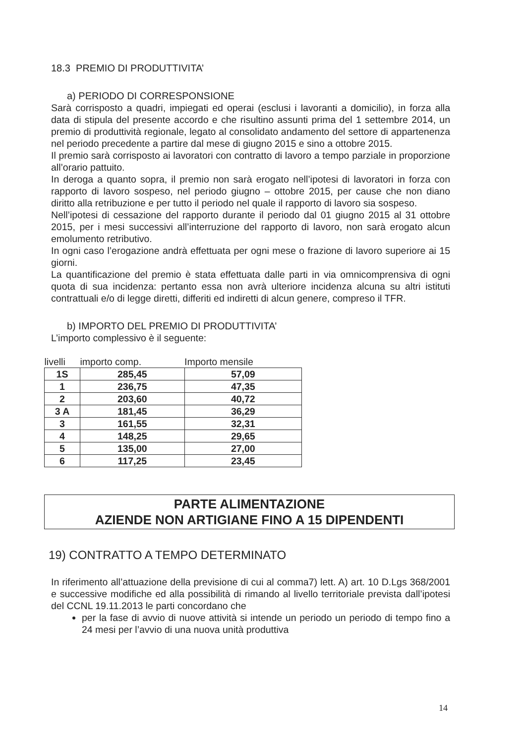18.3 PREMIO DI PRODUTTIVITA’
a) PERIODO DI CORRESPONSIONE
Sarà corrisposto a quadri, impiegati ed operai (esclusi i lavoranti a domicilio), in forza alla data di stipula del presente accordo e che risultino assunti prima del 1 settembre 2014, un premio di produttività regionale, legato al consolidato andamento del settore di appartenenza nel periodo precedente a partire dal mese di giugno 2015 e sino a ottobre 2015.
Il premio sarà corrisposto ai lavoratori con contratto di lavoro a tempo parziale in proporzione all’orario pattuito.
In deroga a quanto sopra, il premio non sarà erogato nell’ipotesi di lavoratori in forza con rapporto di lavoro sospeso, nel periodo giugno – ottobre 2015, per cause che non diano diritto alla retribuzione e per tutto il periodo nel quale il rapporto di lavoro sia sospeso.
Nell’ipotesi di cessazione del rapporto durante il periodo dal 01 giugno 2015 al 31 ottobre 2015, per i mesi successivi all’interruzione del rapporto di lavoro, non sarà erogato alcun emolumento retributivo.
In ogni caso l’erogazione andrà effettuata per ogni mese o frazione di lavoro superiore ai 15 giorni.
La quantificazione del premio è stata effettuata dalle parti in via omnicomprensiva di ogni quota di sua incidenza: pertanto essa non avrà ulteriore incidenza alcuna su altri istituti contrattuali e/o di legge diretti, differiti ed indiretti di alcun genere, compreso il TFR.
b) IMPORTO DEL PREMIO DI PRODUTTIVITA’
L’importo complessivo è il seguente:
| livelli | importo comp. | Importo mensile |
| --- | --- | --- |
| 1S | 285,45 | 57,09 |
| 1 | 236,75 | 47,35 |
| 2 | 203,60 | 40,72 |
| 3 A | 181,45 | 36,29 |
| 3 | 161,55 | 32,31 |
| 4 | 148,25 | 29,65 |
| 5 | 135,00 | 27,00 |
| 6 | 117,25 | 23,45 |
PARTE ALIMENTAZIONE
AZIENDE NON ARTIGIANE FINO A 15 DIPENDENTI
19) CONTRATTO A TEMPO DETERMINATO
In riferimento all’attuazione della previsione di cui al comma7) lett. A) art. 10 D.Lgs 368/2001 e successive modifiche ed alla possibilità di rimando al livello territoriale prevista dall’ipotesi del CCNL 19.11.2013 le parti concordano che
per la fase di avvio di nuove attività si intende un periodo un periodo di tempo fino a 24 mesi per l’avvio di una nuova unità produttiva
14